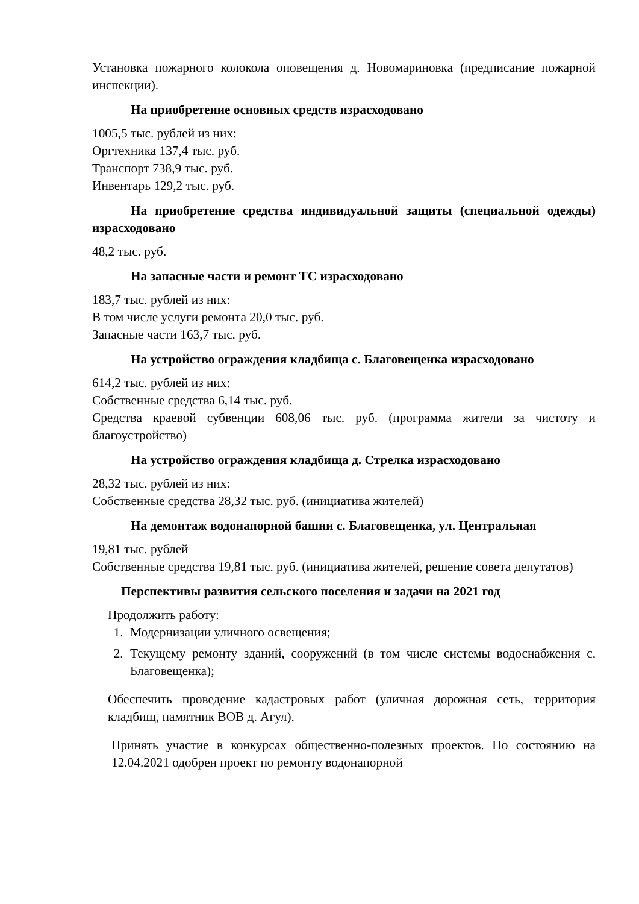Установка пожарного колокола оповещения д. Новомариновка (предписание пожарной инспекции).
На приобретение основных средств израсходовано
1005,5 тыс. рублей из них:
Оргтехника 137,4 тыс. руб.
Транспорт 738,9 тыс. руб.
Инвентарь 129,2 тыс. руб.
На приобретение средства индивидуальной защиты (специальной одежды) израсходовано
48,2 тыс. руб.
На запасные части и ремонт ТС израсходовано
183,7 тыс. рублей из них:
В том числе услуги ремонта 20,0 тыс. руб.
Запасные части 163,7 тыс. руб.
На устройство ограждения кладбища с. Благовещенка израсходовано
614,2 тыс. рублей из них:
Собственные средства 6,14 тыс. руб.
Средства краевой субвенции 608,06 тыс. руб. (программа жители за чистоту и благоустройство)
На устройство ограждения кладбища д. Стрелка израсходовано
28,32 тыс. рублей из них:
Собственные средства 28,32 тыс. руб. (инициатива жителей)
На демонтаж водонапорной башни с. Благовещенка, ул. Центральная
19,81 тыс. рублей
Собственные средства 19,81 тыс. руб. (инициатива жителей, решение совета депутатов)
Перспективы развития сельского поселения и задачи на 2021 год
Продолжить работу:
1. Модернизации уличного освещения;
2. Текущему ремонту зданий, сооружений (в том числе системы водоснабжения с. Благовещенка);
Обеспечить проведение кадастровых работ (уличная дорожная сеть, территория кладбищ, памятник ВОВ д. Агул).
Принять участие в конкурсах общественно-полезных проектов. По состоянию на 12.04.2021 одобрен проект по ремонту водонапорной